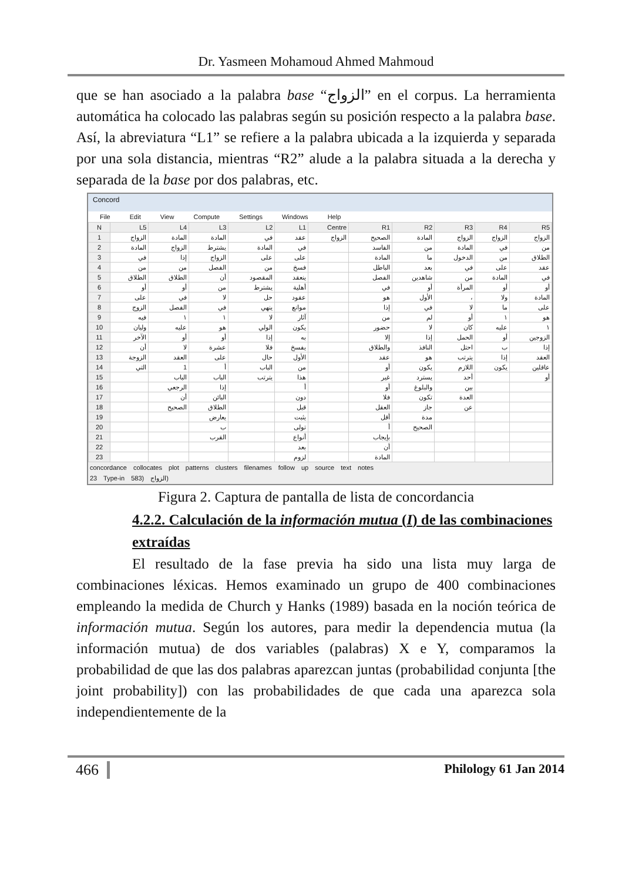Dr. Yasmeen Mohamoud Ahmed Mahmoud
que se han asociado a la palabra base “الزواج” en el corpus. La herramienta automática ha colocado las palabras según su posición respecto a la palabra base. Así, la abreviatura “L1” se refiere a la palabra ubicada a la izquierda y separada por una sola distancia, mientras “R2” alude a la palabra situada a la derecha y separada de la base por dos palabras, etc.
Concord
File Edit View Compute Settings Windows Help
| N | L5 | L4 | L3 | L2 | L1 | Centre | R1 | R2 | R3 | R4 | R5 |
| --- | --- | --- | --- | --- | --- | --- | --- | --- | --- | --- | --- |
| 1 | الزواج | المادة | المادة | في | عقد | الزواج | الصحيح | المادة | الزواج | الزواج | الزواج |
| 2 | المادة | الزواج | يشترط | المادة | في | | الفاسد | من | المادة | في | من |
| 3 | في | إذا | الزواج | على | على | | المادة | ما | الدخول | من | الطلاق |
| 4 | من | من | الفصل | من | فسخ | | الباطل | بعد | في | على | عقد |
| 5 | الطلاق | الطلاق | أن | المقصود | ينعقد | | الفصل | شاهدين | من | المادة | في |
| 6 | أو | أو | من | يشترط | أهلية | | في | أو | المرأة | أو | أو |
| 7 | على | في | لا | حل | عقود | | هو | الأول | ، | ولا | المادة |
| 8 | الزوج | الفصل | في | ينهي | موانع | | إذا | في | لا | ما | على |
| 9 | فيه | ١ | ١ | لا | آثار | | من | لم | أو | ١ | هو |
| 10 | وليان | عليه | هو | الولي | يكون | | حضور | لا | كان | عليه | ١ |
| 11 | الآخر | أو | أو | إذا | به | | إلا | إذا | الحمل | أو | الزوجين |
| 12 | أن | لا | عشرة | فلا | يفسخ | | والطلاق | النافذ | احتل | ب | إذا |
| 13 | الزوجة | العقد | على | حال | الأول | | عقد | هو | يترتب | إذا | العقد |
| 14 | التي | 1 | أ | الباب | من | | أو | يكون | اللازم | يكون | عاقلين |
| 15 | | الباب | الباب | يترتب | هذا | | غير | يسترد | أحد | | أو |
| 16 | | الرجعي | إذا | | أ | | أو | والبلوغ | بين | | |
| 17 | | أن | البائن | | دون | | فلا | تكون | العدة | | |
| 18 | | الصحيح | الطلاق | | قبل | | العقل | جاز | عن | | |
| 19 | | | يعارض | | يثبت | | أقل | مدة | | | |
| 20 | | | ب | | تولى | | أ | الصحيح | | | |
| 21 | | | القرب | | أنواع | | بإيجاب | | | | |
| 22 | | | | | بعد | | أن | | | | |
| 23 | | | | | لزوم | | المادة | | | | |
concordance collocates plot patterns clusters filenames follow up source text notes
23 Type-in 583) الزواج)
Figura 2. Captura de pantalla de lista de concordancia
4.2.2. Calculación de la información mutua (I) de las combinaciones extraídas
El resultado de la fase previa ha sido una lista muy larga de combinaciones léxicas. Hemos examinado un grupo de 400 combinaciones empleando la medida de Church y Hanks (1989) basada en la noción teórica de información mutua. Según los autores, para medir la dependencia mutua (la información mutua) de dos variables (palabras) X e Y, comparamos la probabilidad de que las dos palabras aparezcan juntas (probabilidad conjunta [the joint probability]) con las probabilidades de que cada una aparezca sola independientemente de la
466 Philology 61 Jan 2014